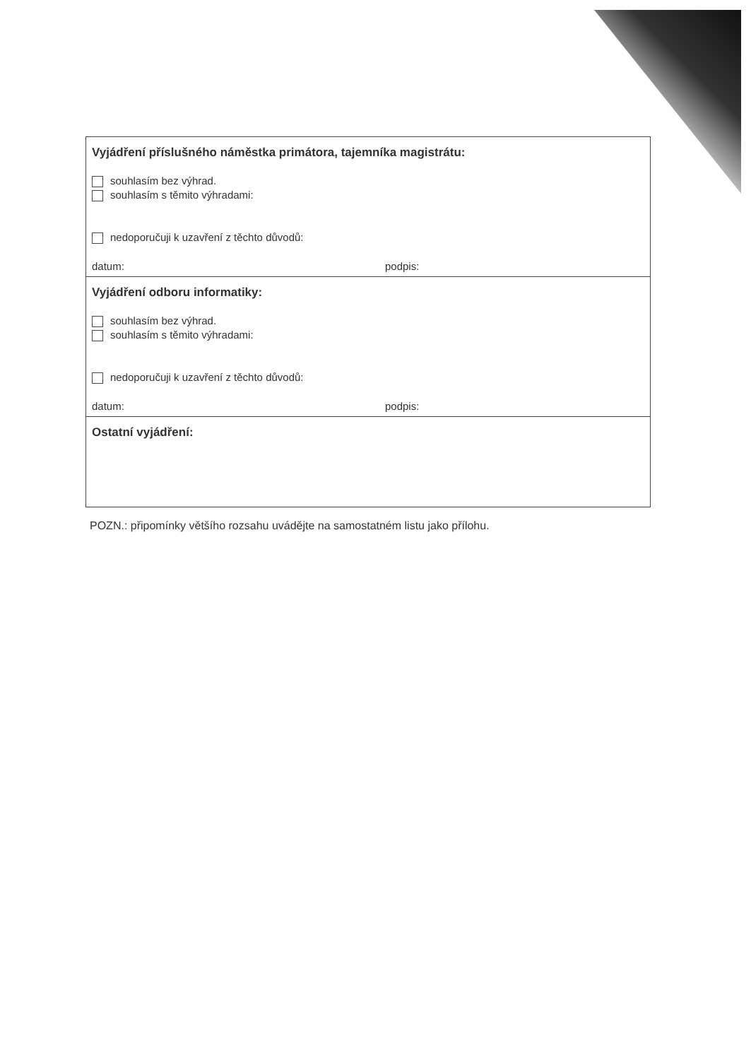Vyjádření příslušného náměstka primátora, tajemníka magistrátu:
souhlasím bez výhrad.
souhlasím s těmito výhradami:
nedoporučuji k uzavření z těchto důvodů:
datum: podpis:
Vyjádření odboru informatiky:
souhlasím bez výhrad.
souhlasím s těmito výhradami:
nedoporučuji k uzavření z těchto důvodů:
datum: podpis:
Ostatní vyjádření:
POZN.: připomínky většího rozsahu uvádějte na samostatném listu jako přílohu.